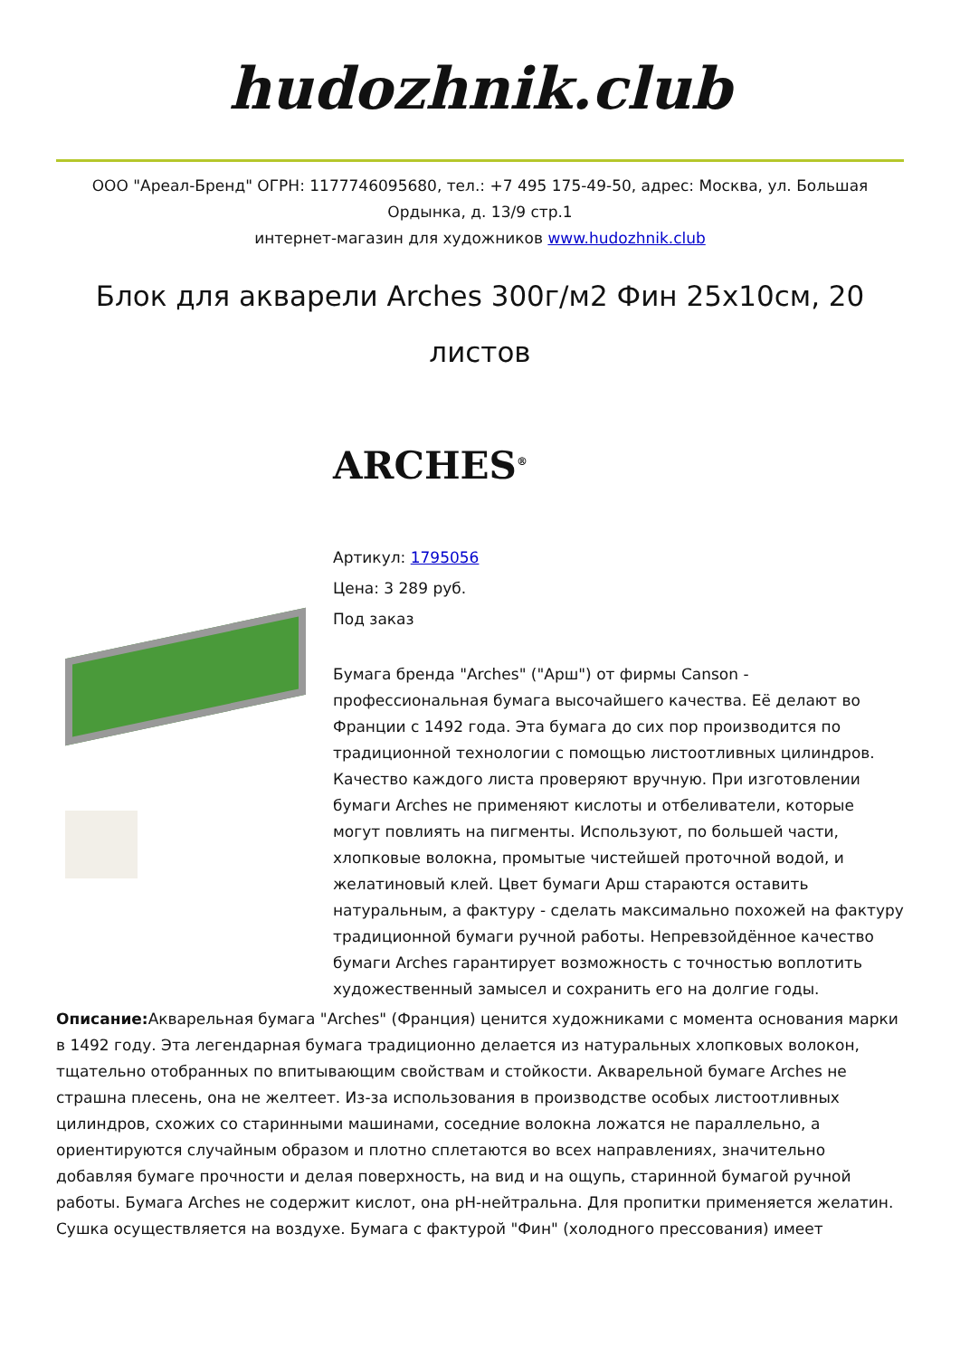hudozhnik.club
ООО "Ареал-Бренд" ОГРН: 1177746095680, тел.: +7 495 175-49-50, адрес: Москва, ул. Большая Ордынка, д. 13/9 стр.1
интернет-магазин для художников www.hudozhnik.club
Блок для акварели Arches 300г/м2 Фин 25x10см, 20 листов
ARCHES<sup>®</sup>
Артикул: 1795056
Цена: 3 289 руб.
Под заказ
Бумага бренда "Arches" ("Арш") от фирмы Canson - профессиональная бумага высочайшего качества. Её делают во Франции с 1492 года. Эта бумага до сих пор производится по традиционной технологии с помощью листоотливных цилиндров. Качество каждого листа проверяют вручную. При изготовлении бумаги Arches не применяют кислоты и отбеливатели, которые могут повлиять на пигменты. Используют, по большей части, хлопковые волокна, промытые чистейшей проточной водой, и желатиновый клей. Цвет бумаги Арш стараются оставить натуральным, а фактуру - сделать максимально похожей на фактуру традиционной бумаги ручной работы. Непревзойдённое качество бумаги Arches гарантирует возможность с точностью воплотить художественный замысел и сохранить его на долгие годы.
Описание: Акварельная бумага "Arches" (Франция) ценится художниками с момента основания марки в 1492 году. Эта легендарная бумага традиционно делается из натуральных хлопковых волокон, тщательно отобранных по впитывающим свойствам и стойкости. Акварельной бумаге Arches не страшна плесень, она не желтеет. Из-за использования в производстве особых листоотливных цилиндров, схожих со старинными машинами, соседние волокна ложатся не параллельно, а ориентируются случайным образом и плотно сплетаются во всех направлениях, значительно добавляя бумаге прочности и делая поверхность, на вид и на ощупь, старинной бумагой ручной работы. Бумага Arches не содержит кислот, она pH-нейтральна. Для пропитки применяется желатин. Сушка осуществляется на воздухе. Бумага с фактурой "Фин" (холодного прессования) имеет